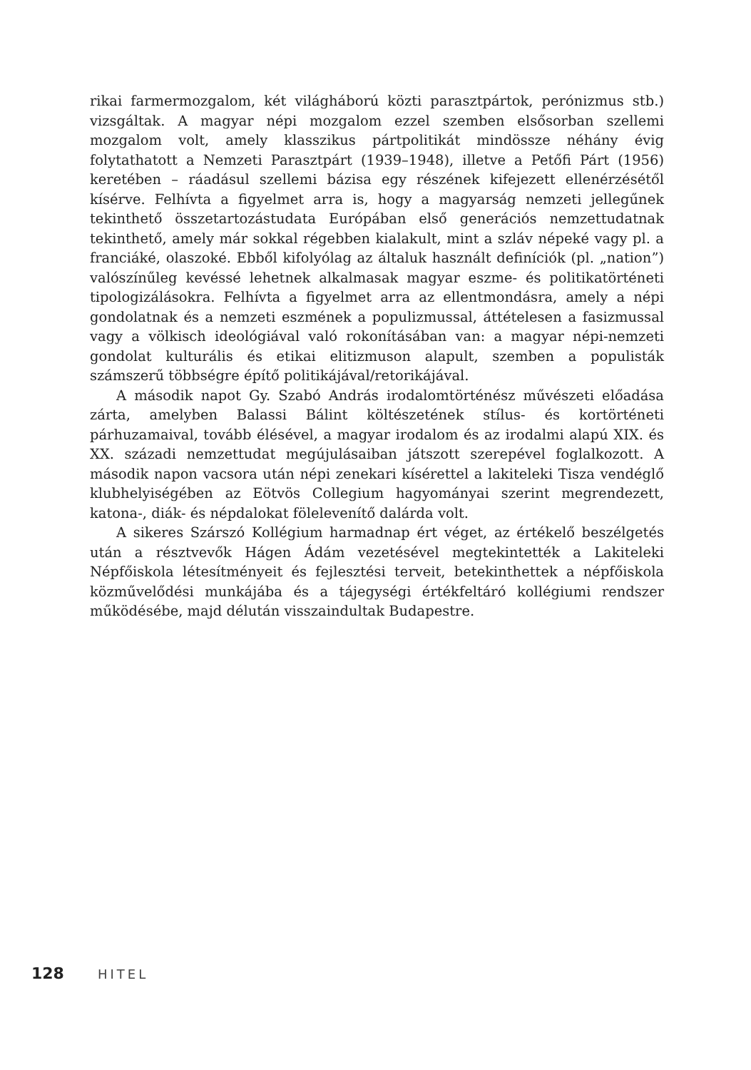rikai farmermozgalom, két világháború közti parasztpártok, perónizmus stb.) vizsgáltak. A magyar népi mozgalom ezzel szemben elsősorban szellemi mozgalom volt, amely klasszikus pártpolitikát mindössze néhány évig folytathatott a Nemzeti Parasztpárt (1939–1948), illetve a Petőfi Párt (1956) keretében – ráadásul szellemi bázisa egy részének kifejezett ellenérzésétől kísérve. Felhívta a figyelmet arra is, hogy a magyarság nemzeti jellegűnek tekinthető összetartozástudata Európában első generációs nemzettudatnak tekinthető, amely már sokkal régebben kialakult, mint a szláv népeké vagy pl. a franciáké, olaszoké. Ebből kifolyólag az általuk használt definíciók (pl. „nation”) valószínűleg kevéssé lehetnek alkalmasak magyar eszme- és politikatörténeti tipologizálásokra. Felhívta a figyelmet arra az ellentmondásra, amely a népi gondolatnak és a nemzeti eszmének a populizmussal, áttételesen a fasizmussal vagy a völkisch ideológiával való rokonításában van: a magyar népi-nemzeti gondolat kulturális és etikai elitizmuson alapult, szemben a populisták számszerű többségre építő politikájával/retorikájával.
A második napot Gy. Szabó András irodalomtörténész művészeti előadása zárta, amelyben Balassi Bálint költészetének stílus- és kortörténeti párhuzamaival, tovább élésével, a magyar irodalom és az irodalmi alapú XIX. és XX. századi nemzettudat megújulásaiban játszott szerepével foglalkozott. A második napon vacsora után népi zenekari kísérettel a lakiteleki Tisza vendéglő klubhelyiségében az Eötvös Collegium hagyományai szerint megrendezett, katona-, diák- és népdalokat fölelevenítő dalárda volt.
A sikeres Szárszó Kollégium harmadnap ért véget, az értékelő beszélgetés után a résztvevők Hágen Ádám vezetésével megtekintették a Lakiteleki Népfőiskola létesítményeit és fejlesztési terveit, betekinthettek a népfőiskola közművelődési munkájába és a tájegységi értékfeltáró kollégiumi rendszer működésébe, majd délután visszaindultak Budapestre.
128 HITEL